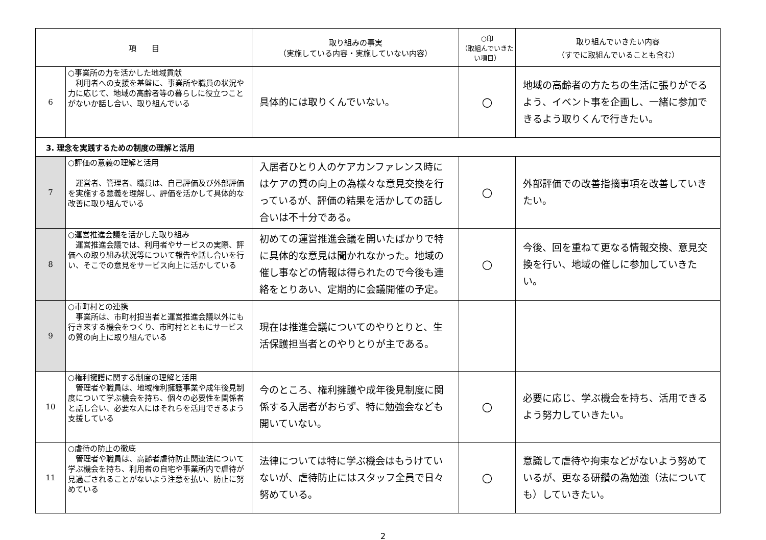| 項 目 | | 取り組みの事実 （実施している内容・実施していない内容） | ○印 （取組んでいきたい項目） | 取り組んでいきたい内容 （すでに取組んでいることも含む） |
| --- | --- | --- | --- | --- |
| 6 | ○事業所の力を活かした地域貢献 利用者への支援を基盤に、事業所や職員の状況や力に応じて、地域の高齢者等の暮らしに役立つことがないか話し合い、取り組んでいる | 具体的には取りくんでいない。 | ○ | 地域の高齢者の方たちの生活に張りがでるよう、イベント事を企画し、一緒に参加できるよう取りくんで行きたい。 |
| 3. 理念を実践するための制度の理解と活用 | | | | |
| 7 | ○評価の意義の理解と活用 運営者、管理者、職員は、自己評価及び外部評価を実施する意義を理解し、評価を活かして具体的な改善に取り組んでいる | 入居者ひとり人のケアカンファレンス時にはケアの質の向上の為様々な意見交換を行っているが、評価の結果を活かしての話し合いは不十分である。 | ○ | 外部評価での改善指摘事項を改善していきたい。 |
| 8 | ○運営推進会議を活かした取り組み 運営推進会議では、利用者やサービスの実際、評価への取り組み状況等について報告や話し合いを行い、そこでの意見をサービス向上に活かしている | 初めての運営推進会議を開いたばかりで特に具体的な意見は聞かれなかった。地域の催し事などの情報は得られたので今後も連絡をとりあい、定期的に会議開催の予定。 | ○ | 今後、回を重ねて更なる情報交換、意見交換を行い、地域の催しに参加していきたい。 |
| 9 | ○市町村との連携 事業所は、市町村担当者と運営推進会議以外にも行き来する機会をつくり、市町村とともにサービスの質の向上に取り組んでいる | 現在は推進会議についてのやりとりと、生活保護担当者とのやりとりが主である。 | | |
| 10 | ○権利擁護に関する制度の理解と活用 管理者や職員は、地域権利擁護事業や成年後見制度について学ぶ機会を持ち、個々の必要性を関係者と話し合い、必要な人にはそれらを活用できるよう支援している | 今のところ、権利擁護や成年後見制度に関係する入居者がおらず、特に勉強会なども開いていない。 | ○ | 必要に応じ、学ぶ機会を持ち、活用できるよう努力していきたい。 |
| 11 | ○虐待の防止の徹底 管理者や職員は、高齢者虐待防止関連法について学ぶ機会を持ち、利用者の自宅や事業所内で虐待が見過ごされることがないよう注意を払い、防止に努めている | 法律については特に学ぶ機会はもうけていないが、虐待防止にはスタッフ全員で日々努めている。 | ○ | 意識して虐待や拘束などがないよう努めているが、更なる研鑽の為勉強（法についても）していきたい。 |
2